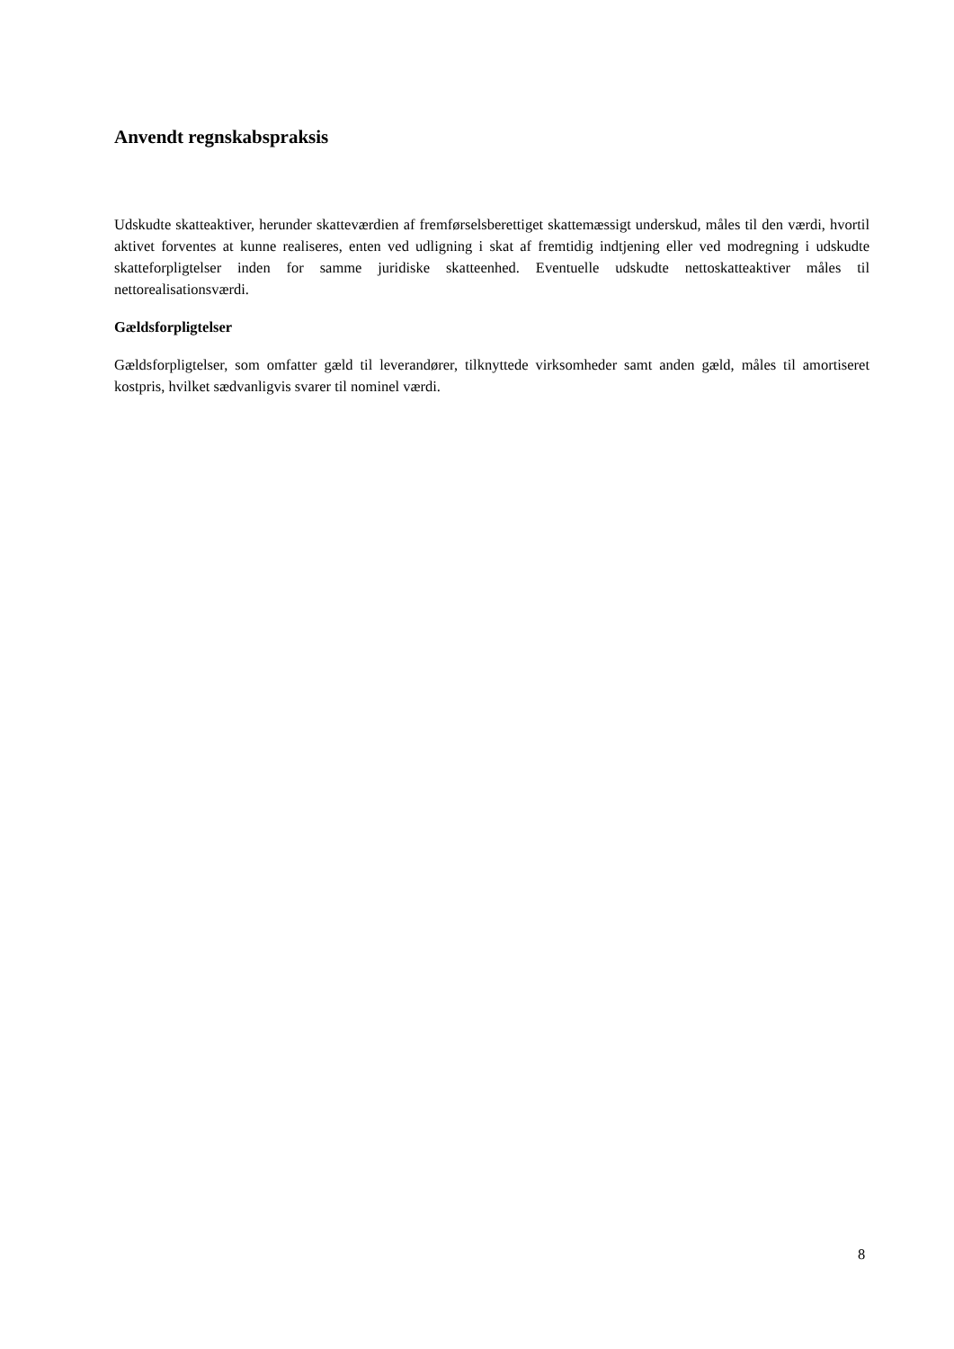Anvendt regnskabspraksis
Udskudte skatteaktiver, herunder skatteværdien af fremførselsberettiget skattemæssigt underskud, måles til den værdi, hvortil aktivet forventes at kunne realiseres, enten ved udligning i skat af fremtidig indtjening eller ved modregning i udskudte skatteforpligtelser inden for samme juridiske skatteenhed. Eventuelle udskudte nettoskatteaktiver måles til nettorealisationsværdi.
Gældsforpligtelser
Gældsforpligtelser, som omfatter gæld til leverandører, tilknyttede virksomheder samt anden gæld, måles til amortiseret kostpris, hvilket sædvanligvis svarer til nominel værdi.
8